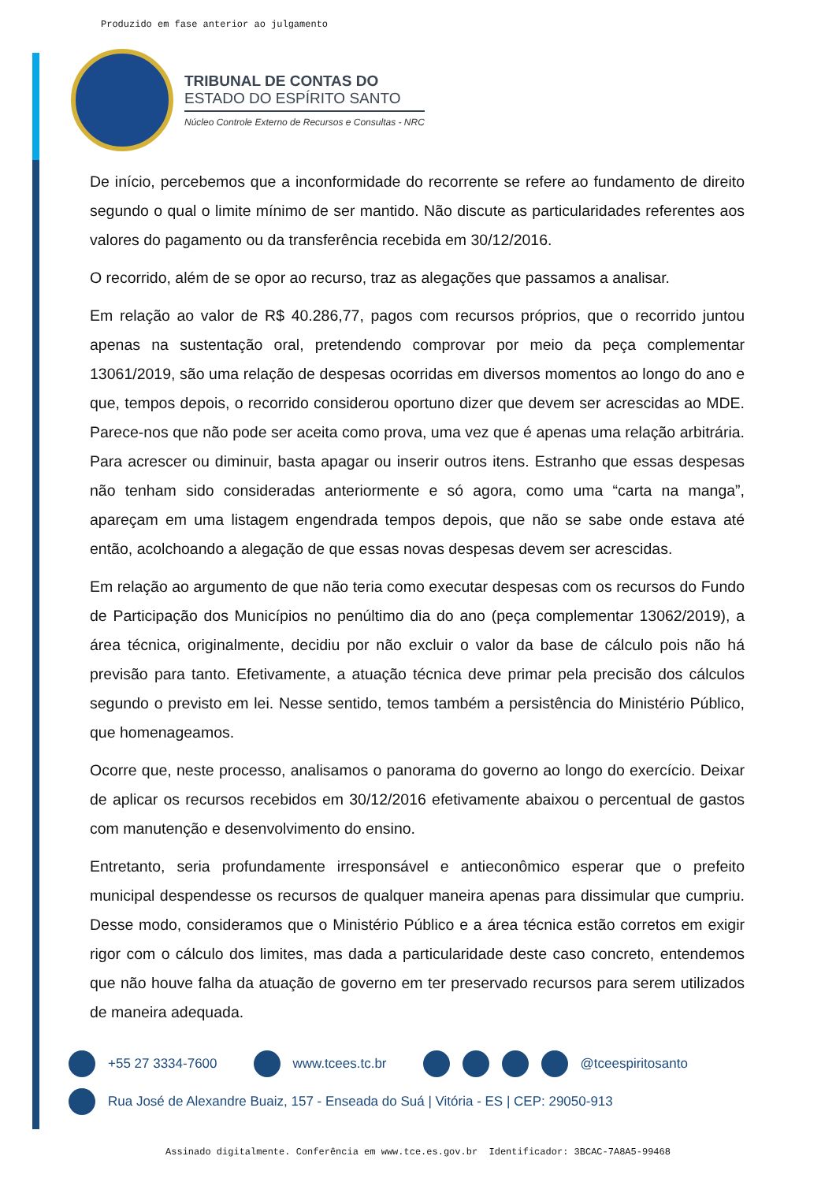Produzido em fase anterior ao julgamento
TRIBUNAL DE CONTAS DO
ESTADO DO ESPÍRITO SANTO
Núcleo Controle Externo de Recursos e Consultas - NRC
De início, percebemos que a inconformidade do recorrente se refere ao fundamento de direito segundo o qual o limite mínimo de ser mantido. Não discute as particularidades referentes aos valores do pagamento ou da transferência recebida em 30/12/2016.
O recorrido, além de se opor ao recurso, traz as alegações que passamos a analisar.
Em relação ao valor de R$ 40.286,77, pagos com recursos próprios, que o recorrido juntou apenas na sustentação oral, pretendendo comprovar por meio da peça complementar 13061/2019, são uma relação de despesas ocorridas em diversos momentos ao longo do ano e que, tempos depois, o recorrido considerou oportuno dizer que devem ser acrescidas ao MDE. Parece-nos que não pode ser aceita como prova, uma vez que é apenas uma relação arbitrária. Para acrescer ou diminuir, basta apagar ou inserir outros itens. Estranho que essas despesas não tenham sido consideradas anteriormente e só agora, como uma “carta na manga”, apareçam em uma listagem engendrada tempos depois, que não se sabe onde estava até então, acolchoando a alegação de que essas novas despesas devem ser acrescidas.
Em relação ao argumento de que não teria como executar despesas com os recursos do Fundo de Participação dos Municípios no penúltimo dia do ano (peça complementar 13062/2019), a área técnica, originalmente, decidiu por não excluir o valor da base de cálculo pois não há previsão para tanto. Efetivamente, a atuação técnica deve primar pela precisão dos cálculos segundo o previsto em lei. Nesse sentido, temos também a persistência do Ministério Público, que homenageamos.
Ocorre que, neste processo, analisamos o panorama do governo ao longo do exercício. Deixar de aplicar os recursos recebidos em 30/12/2016 efetivamente abaixou o percentual de gastos com manutenção e desenvolvimento do ensino.
Entretanto, seria profundamente irresponsável e antieconômico esperar que o prefeito municipal despendesse os recursos de qualquer maneira apenas para dissimular que cumpriu. Desse modo, consideramos que o Ministério Público e a área técnica estão corretos em exigir rigor com o cálculo dos limites, mas dada a particularidade deste caso concreto, entendemos que não houve falha da atuação de governo em ter preservado recursos para serem utilizados de maneira adequada.
+55 27 3334-7600 www.tcees.tc.br @tceespiritosanto
Rua José de Alexandre Buaiz, 157 - Enseada do Suá | Vitória - ES | CEP: 29050-913
Assinado digitalmente. Conferência em www.tce.es.gov.br Identificador: 3BCAC-7A8A5-99468